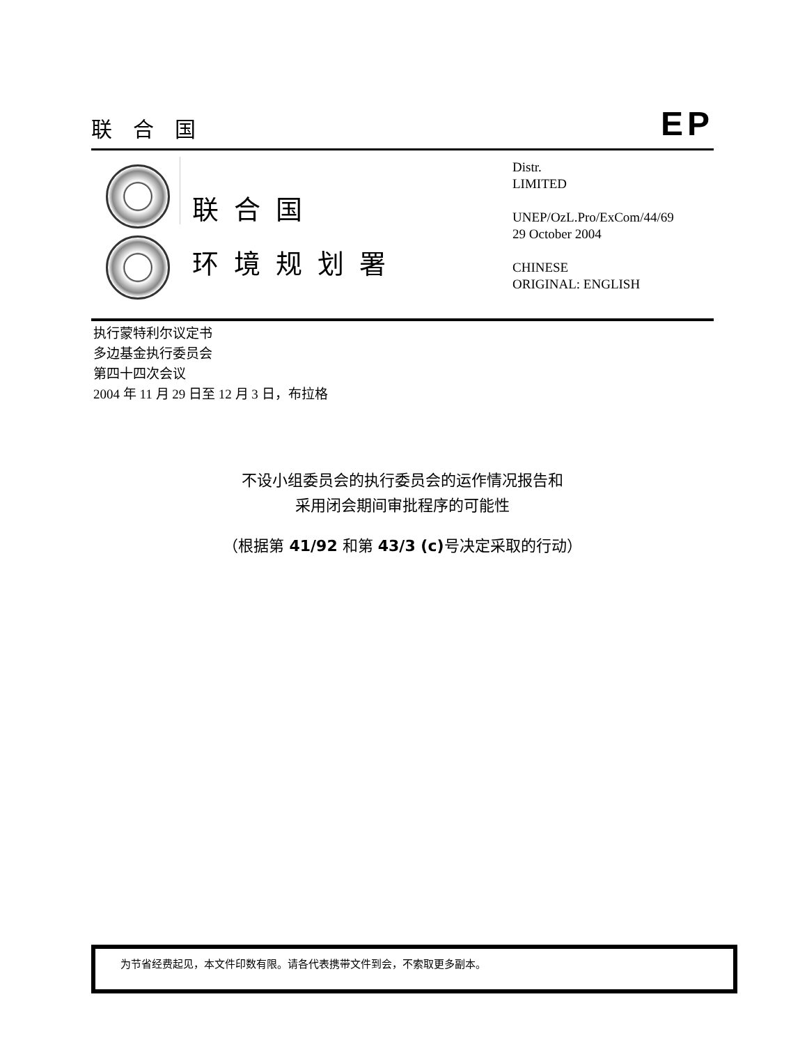联合国 EP
联合国
环境规划署
Distr.
LIMITED
UNEP/OzL.Pro/ExCom/44/69
29 October 2004
CHINESE
ORIGINAL: ENGLISH
执行蒙特利尔议定书
多边基金执行委员会
第四十四次会议
2004 年 11 月 29 日至 12 月 3 日，布拉格
不设小组委员会的执行委员会的运作情况报告和
采用闭会期间审批程序的可能性
（根据第 41/92 和第 43/3 (c) 号决定采取的行动）
为节省经费起见，本文件印数有限。请各代表携带文件到会，不索取更多副本。